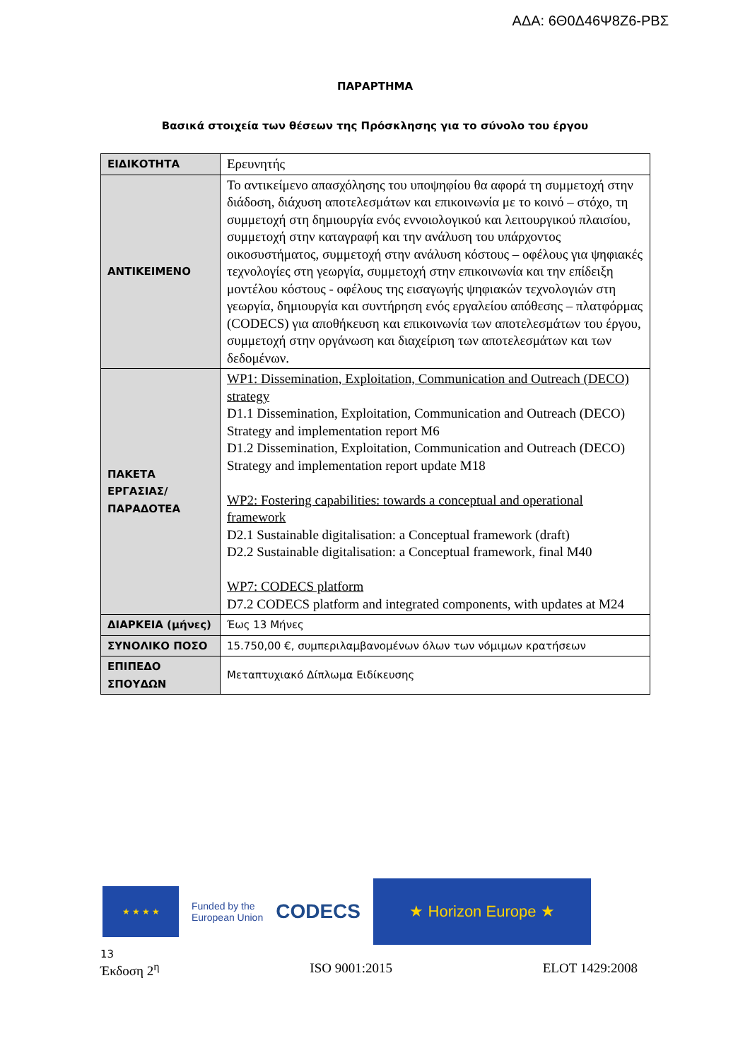ΑΔΑ: 6Θ0Δ46Ψ8Ζ6-ΡΒΣ
ΠΑΡΑΡΤΗΜΑ
Βασικά στοιχεία των θέσεων της Πρόσκλησης για το σύνολο του έργου
| ΕΙΔΙΚΟΤΗΤΑ | Ερευνητής |
| ΑΝΤΙΚΕΙΜΕΝΟ | Το αντικείμενο απασχόλησης του υποψηφίου θα αφορά τη συμμετοχή στην διάδοση, διάχυση αποτελεσμάτων και επικοινωνία με το κοινό – στόχο, τη συμμετοχή στη δημιουργία ενός εννοιολογικού και λειτουργικού πλαισίου, συμμετοχή στην καταγραφή και την ανάλυση του υπάρχοντος οικοσυστήματος, συμμετοχή στην ανάλυση κόστους – οφέλους για ψηφιακές τεχνολογίες στη γεωργία, συμμετοχή στην επικοινωνία και την επίδειξη μοντέλου κόστους - οφέλους της εισαγωγής ψηφιακών τεχνολογιών στη γεωργία, δημιουργία και συντήρηση ενός εργαλείου απόθεσης – πλατφόρμας (CODECS) για αποθήκευση και επικοινωνία των αποτελεσμάτων του έργου, συμμετοχή στην οργάνωση και διαχείριση των αποτελεσμάτων και των δεδομένων. |
| ΠΑΚΕΤΑ ΕΡΓΑΣΙΑΣ/ ΠΑΡΑΔΟΤΕΑ | WP1: Dissemination, Exploitation, Communication and Outreach (DECO) strategy D1.1 Dissemination, Exploitation, Communication and Outreach (DECO) Strategy and implementation report M6 D1.2 Dissemination, Exploitation, Communication and Outreach (DECO) Strategy and implementation report update M18 WP2: Fostering capabilities: towards a conceptual and operational framework D2.1 Sustainable digitalisation: a Conceptual framework (draft) D2.2 Sustainable digitalisation: a Conceptual framework, final M40 WP7: CODECS platform D7.2 CODECS platform and integrated components, with updates at M24 |
| ΔΙΑΡΚΕΙΑ (μήνες) | Έως 13 Μήνες |
| ΣΥΝΟΛΙΚΟ ΠΟΣΟ | 15.750,00 €, συμπεριλαμβανομένων όλων των νόμιμων κρατήσεων |
| ΕΠΙΠΕΔΟ ΣΠΟΥΔΩΝ | Μεταπτυχιακό Δίπλωμα Ειδίκευσης |
★ ★ ★ ★
Funded by the
European Union
CODECS
★ Horizon Europe ★
13
Έκδοση 2<sup>η</sup> ISO 9001:2015 ELOT 1429:2008